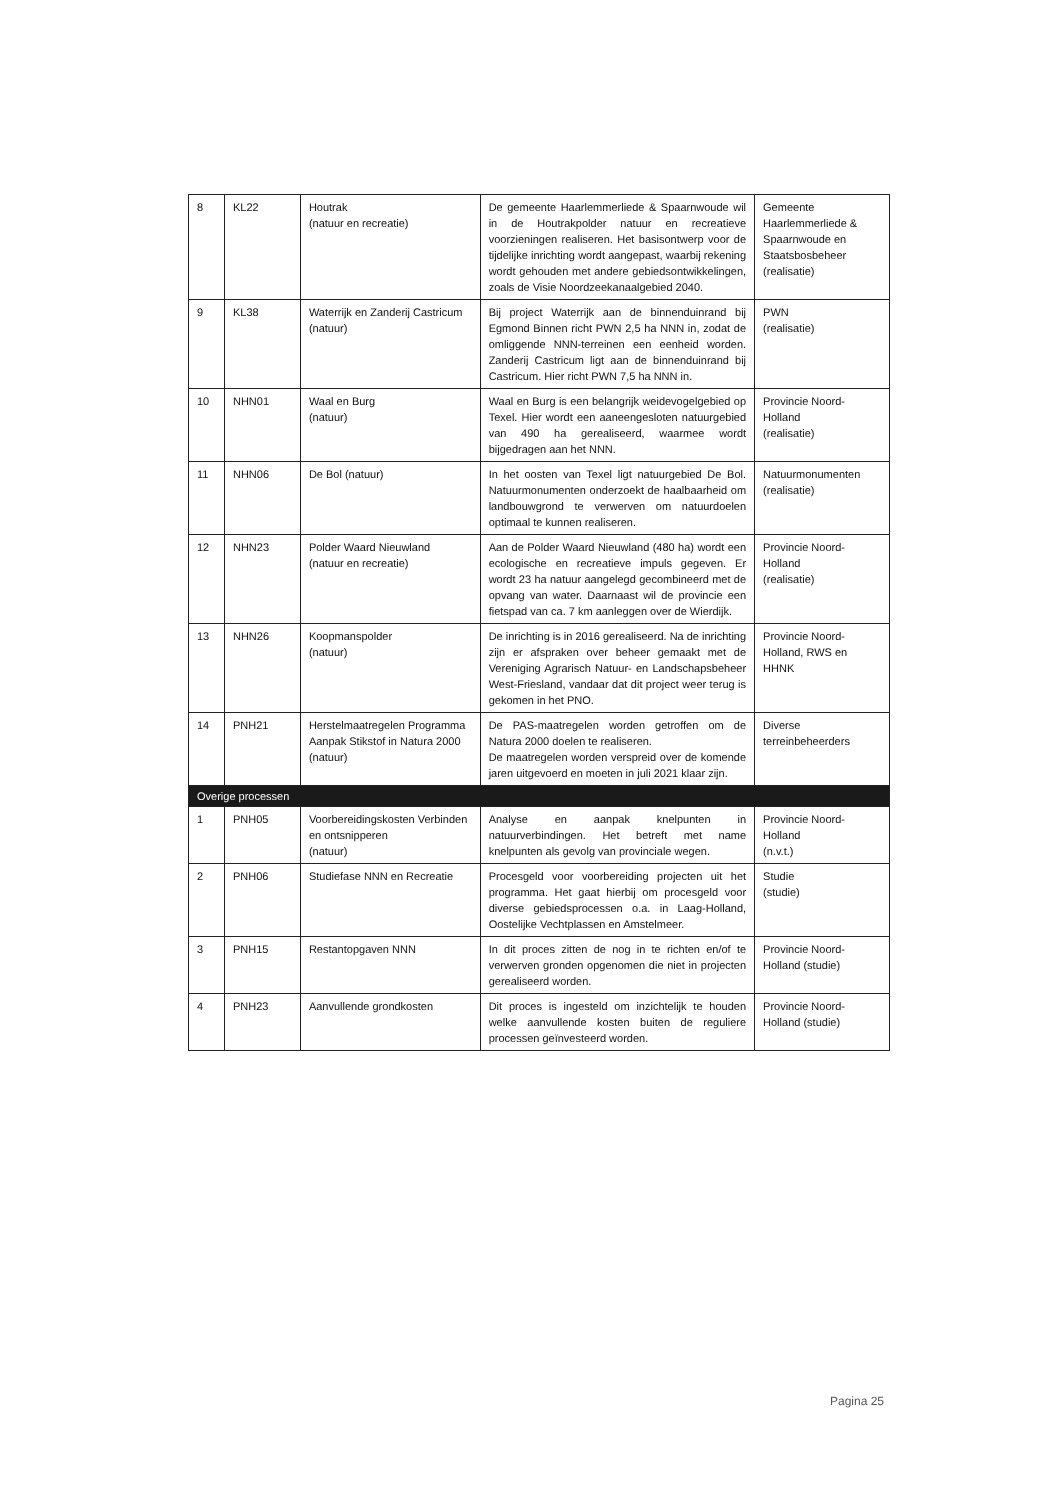| 8 | KL22 | Houtrak (natuur en recreatie) | De gemeente Haarlemmerliede & Spaarnwoude wil in de Houtrakpolder natuur en recreatieve voorzieningen realiseren. Het basisontwerp voor de tijdelijke inrichting wordt aangepast, waarbij rekening wordt gehouden met andere gebiedsontwikkelingen, zoals de Visie Noordzeekanaalgebied 2040. | Gemeente Haarlemmerliede & Spaarnwoude en Staatsbosbeheer (realisatie) |
| 9 | KL38 | Waterrijk en Zanderij Castricum (natuur) | Bij project Waterrijk aan de binnenduinrand bij Egmond Binnen richt PWN 2,5 ha NNN in, zodat de omliggende NNN-terreinen een eenheid worden. Zanderij Castricum ligt aan de binnenduinrand bij Castricum. Hier richt PWN 7,5 ha NNN in. | PWN (realisatie) |
| 10 | NHN01 | Waal en Burg (natuur) | Waal en Burg is een belangrijk weidevogelgebied op Texel. Hier wordt een aaneengesloten natuurgebied van 490 ha gerealiseerd, waarmee wordt bijgedragen aan het NNN. | Provincie Noord-Holland (realisatie) |
| 11 | NHN06 | De Bol (natuur) | In het oosten van Texel ligt natuurgebied De Bol. Natuurmonumenten onderzoekt de haalbaarheid om landbouwgrond te verwerven om natuurdoelen optimaal te kunnen realiseren. | Natuurmonumenten (realisatie) |
| 12 | NHN23 | Polder Waard Nieuwland (natuur en recreatie) | Aan de Polder Waard Nieuwland (480 ha) wordt een ecologische en recreatieve impuls gegeven. Er wordt 23 ha natuur aangelegd gecombineerd met de opvang van water. Daarnaast wil de provincie een fietspad van ca. 7 km aanleggen over de Wierdijk. | Provincie Noord-Holland (realisatie) |
| 13 | NHN26 | Koopmanspolder (natuur) | De inrichting is in 2016 gerealiseerd. Na de inrichting zijn er afspraken over beheer gemaakt met de Vereniging Agrarisch Natuur- en Landschapsbeheer West-Friesland, vandaar dat dit project weer terug is gekomen in het PNO. | Provincie Noord-Holland, RWS en HHNK |
| 14 | PNH21 | Herstelmaatregelen Programma Aanpak Stikstof in Natura 2000 (natuur) | De PAS-maatregelen worden getroffen om de Natura 2000 doelen te realiseren. De maatregelen worden verspreid over de komende jaren uitgevoerd en moeten in juli 2021 klaar zijn. | Diverse terreinbeheerders |
| Overige processen | | | | |
| 1 | PNH05 | Voorbereidingskosten Verbinden en ontsnipperen (natuur) | Analyse en aanpak knelpunten in natuurverbindingen. Het betreft met name knelpunten als gevolg van provinciale wegen. | Provincie Noord-Holland (n.v.t.) |
| 2 | PNH06 | Studiefase NNN en Recreatie | Procesgeld voor voorbereiding projecten uit het programma. Het gaat hierbij om procesgeld voor diverse gebiedsprocessen o.a. in Laag-Holland, Oostelijke Vechtplassen en Amstelmeer. | Studie (studie) |
| 3 | PNH15 | Restantopgaven NNN | In dit proces zitten de nog in te richten en/of te verwerven gronden opgenomen die niet in projecten gerealiseerd worden. | Provincie Noord-Holland (studie) |
| 4 | PNH23 | Aanvullende grondkosten | Dit proces is ingesteld om inzichtelijk te houden welke aanvullende kosten buiten de reguliere processen geïnvesteerd worden. | Provincie Noord-Holland (studie) |
Pagina 25